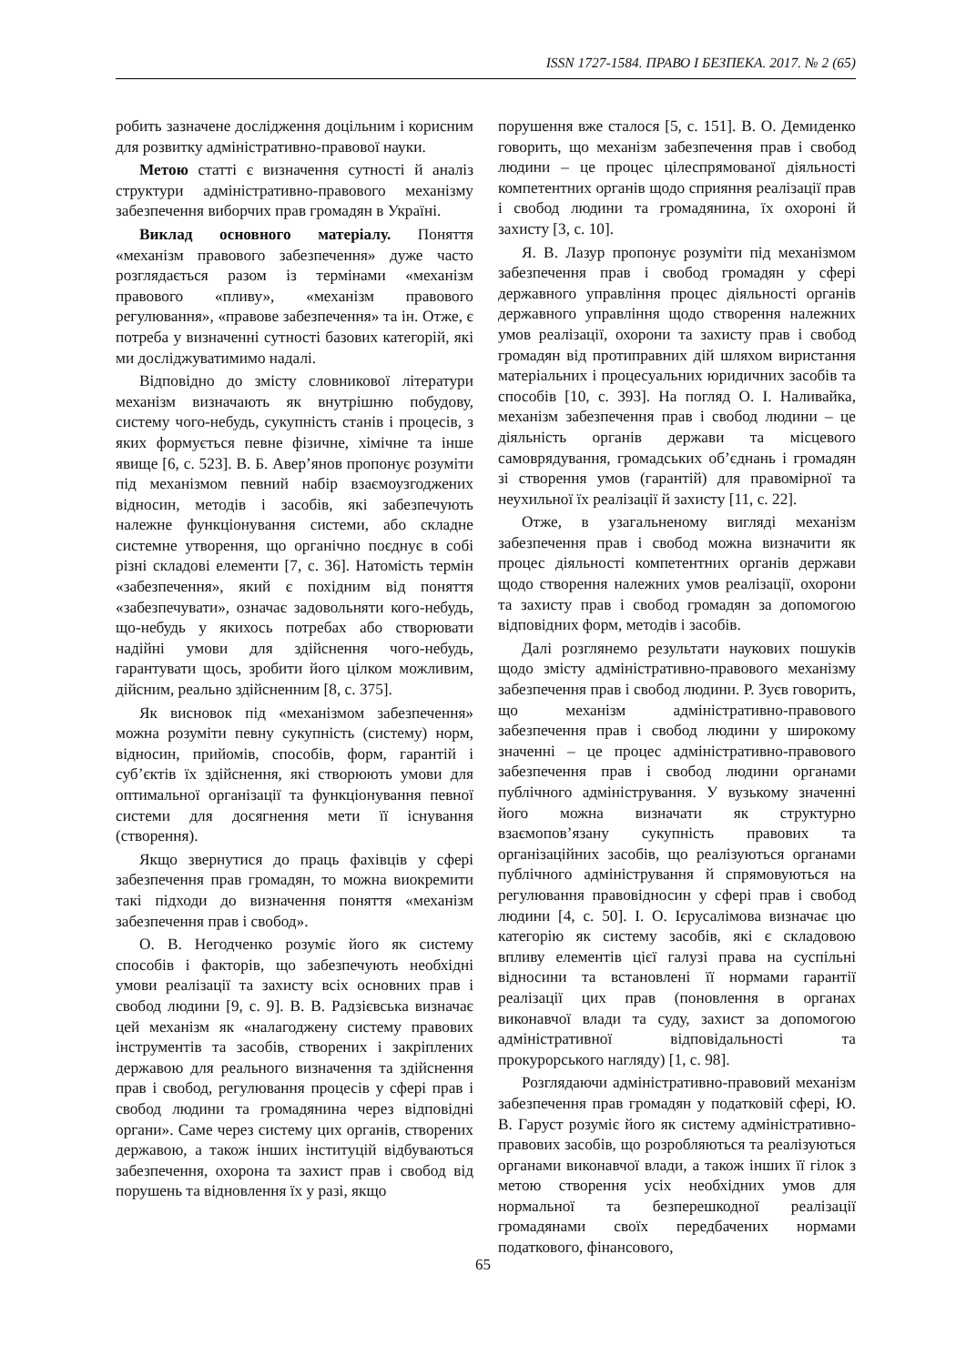ISSN 1727-1584. ПРАВО І БЕЗПЕКА. 2017. № 2 (65)
робить зазначене дослідження доцільним і корисним для розвитку адміністративно-правової науки.
Метою статті є визначення сутності й аналіз структури адміністративно-правового механізму забезпечення виборчих прав громадян в Україні.
Виклад основного матеріалу. Поняття «механізм правового забезпечення» дуже часто розглядається разом із термінами «механізм правового «пливу», «механізм правового регулювання», «правове забезпечення» та ін. Отже, є потреба у визначенні сутності базових категорій, які ми досліджуватимимо надалі.
Відповідно до змісту словникової літератури механізм визначають як внутрішню побудову, систему чого-небудь, сукупність станів і процесів, з яких формується певне фізичне, хімічне та інше явище [6, с. 523]. В. Б. Авер’янов пропонує розуміти під механізмом певний набір взаємоузгоджених відносин, методів і засобів, які забезпечують належне функціонування системи, або складне системне утворення, що органічно поєднує в собі різні складові елементи [7, с. 36]. Натомість термін «забезпечення», який є похідним від поняття «забезпечувати», означає задовольняти кого-небудь, що-небудь у якихось потребах або створювати надійні умови для здійснення чого-небудь, гарантувати щось, зробити його цілком можливим, дійсним, реально здійсненним [8, с. 375].
Як висновок під «механізмом забезпечення» можна розуміти певну сукупність (систему) норм, відносин, прийомів, способів, форм, гарантій і суб’єктів їх здійснення, які створюють умови для оптимальної організації та функціонування певної системи для досягнення мети її існування (створення).
Якщо звернутися до праць фахівців у сфері забезпечення прав громадян, то можна виокремити такі підходи до визначення поняття «механізм забезпечення прав і свобод».
О. В. Негодченко розуміє його як систему способів і факторів, що забезпечують необхідні умови реалізації та захисту всіх основних прав і свобод людини [9, с. 9]. В. В. Радзієвська визначає цей механізм як «налагоджену систему правових інструментів та засобів, створених і закріплених державою для реального визначення та здійснення прав і свобод, регулювання процесів у сфері прав і свобод людини та громадянина через відповідні органи». Саме через систему цих органів, створених державою, а також інших інституцій відбуваються забезпечення, охорона та захист прав і свобод від порушень та відновлення їх у разі, якщо
порушення вже сталося [5, с. 151]. В. О. Демиденко говорить, що механізм забезпечення прав і свобод людини – це процес цілеспрямованої діяльності компетентних органів щодо сприяння реалізації прав і свобод людини та громадянина, їх охороні й захисту [3, с. 10].
Я. В. Лазур пропонує розуміти під механізмом забезпечення прав і свобод громадян у сфері державного управління процес діяльності органів державного управління щодо створення належних умов реалізації, охорони та захисту прав і свобод громадян від протиправних дій шляхом виристання матеріальних і процесуальних юридичних засобів та способів [10, с. 393]. На погляд О. І. Наливайка, механізм забезпечення прав і свобод людини – це діяльність органів держави та місцевого самоврядування, громадських об’єднань і громадян зі створення умов (гарантій) для правомірної та неухильної їх реалізації й захисту [11, с. 22].
Отже, в узагальненому вигляді механізм забезпечення прав і свобод можна визначити як процес діяльності компетентних органів держави щодо створення належних умов реалізації, охорони та захисту прав і свобод громадян за допомогою відповідних форм, методів і засобів.
Далі розглянемо результати наукових пошуків щодо змісту адміністративно-правового механізму забезпечення прав і свобод людини. Р. Зуєв говорить, що механізм адміністративно-правового забезпечення прав і свобод людини у широкому значенні – це процес адміністративно-правового забезпечення прав і свобод людини органами публічного адміністрування. У вузькому значенні його можна визначати як структурно взаємопов’язану сукупність правових та організаційних засобів, що реалізуються органами публічного адміністрування й спрямовуються на регулювання правовідносин у сфері прав і свобод людини [4, с. 50]. І. О. Ієрусалімова визначає цю категорію як систему засобів, які є складовою впливу елементів цієї галузі права на суспільні відносини та встановлені її нормами гарантії реалізації цих прав (поновлення в органах виконавчої влади та суду, захист за допомогою адміністративної відповідальності та прокурорського нагляду) [1, с. 98].
Розглядаючи адміністративно-правовий механізм забезпечення прав громадян у податковій сфері, Ю. В. Гаруст розуміє його як систему адміністративно-правових засобів, що розробляються та реалізуються органами виконавчої влади, а також інших її гілок з метою створення усіх необхідних умов для нормальної та безперешкодної реалізації громадянами своїх передбачених нормами податкового, фінансового,
65